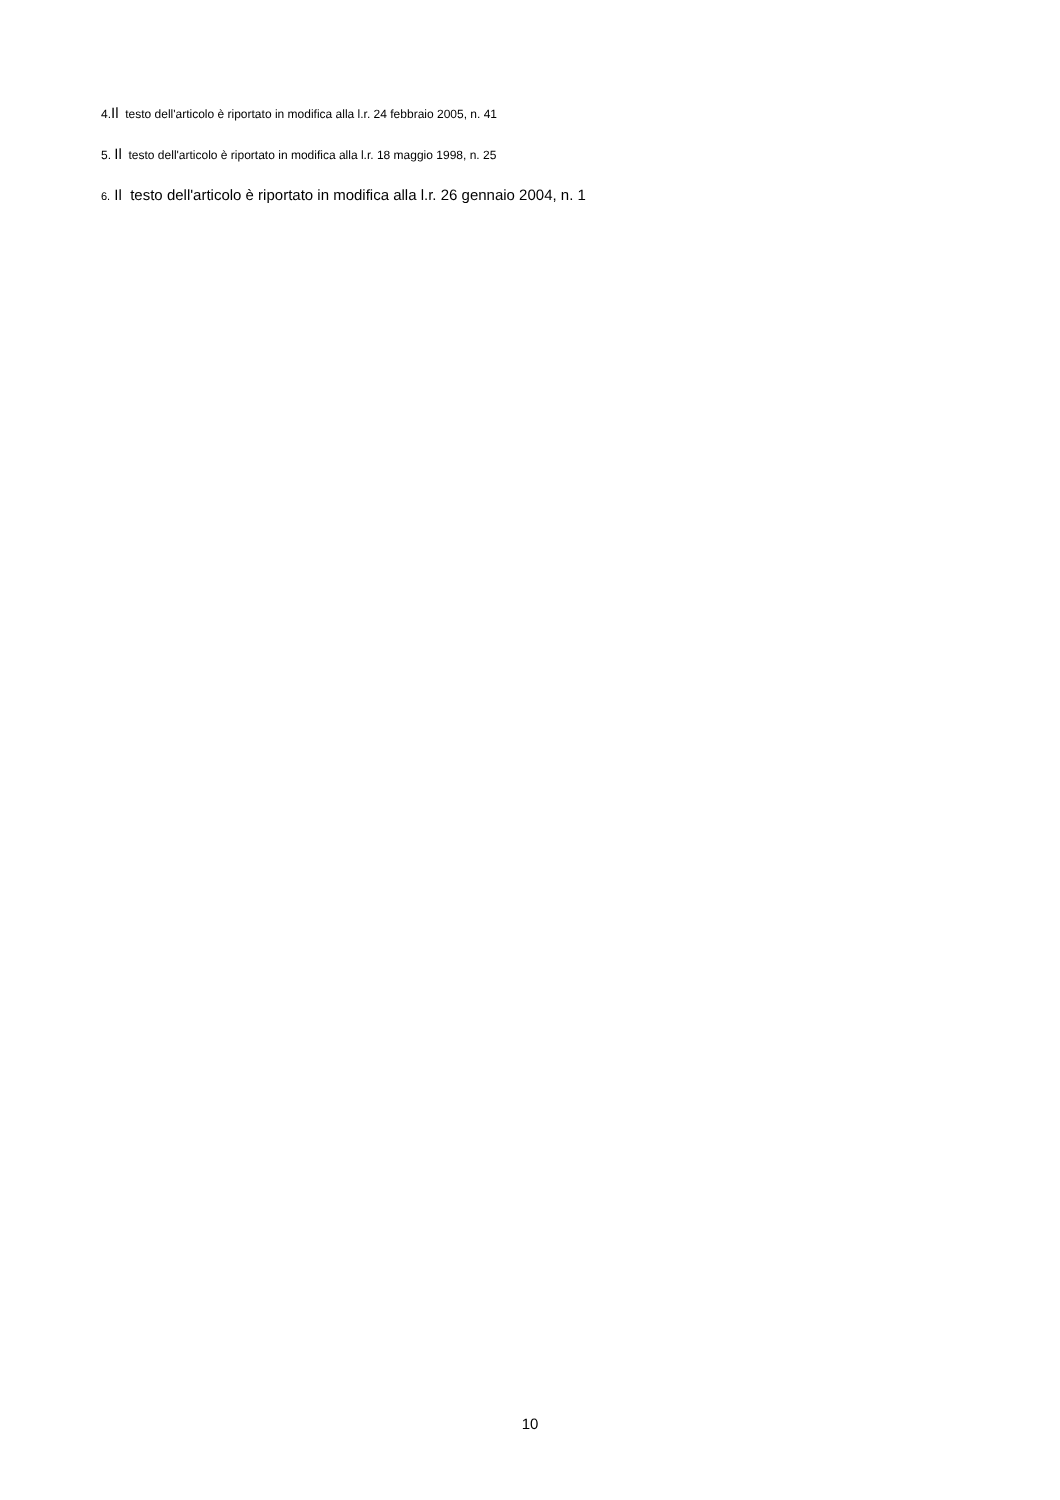4.Il testo dell'articolo è riportato in modifica alla l.r. 24 febbraio 2005, n. 41
5. Il testo dell'articolo è riportato in modifica alla l.r. 18 maggio 1998, n. 25
6. Il testo dell'articolo è riportato in modifica alla l.r. 26 gennaio 2004, n. 1
10